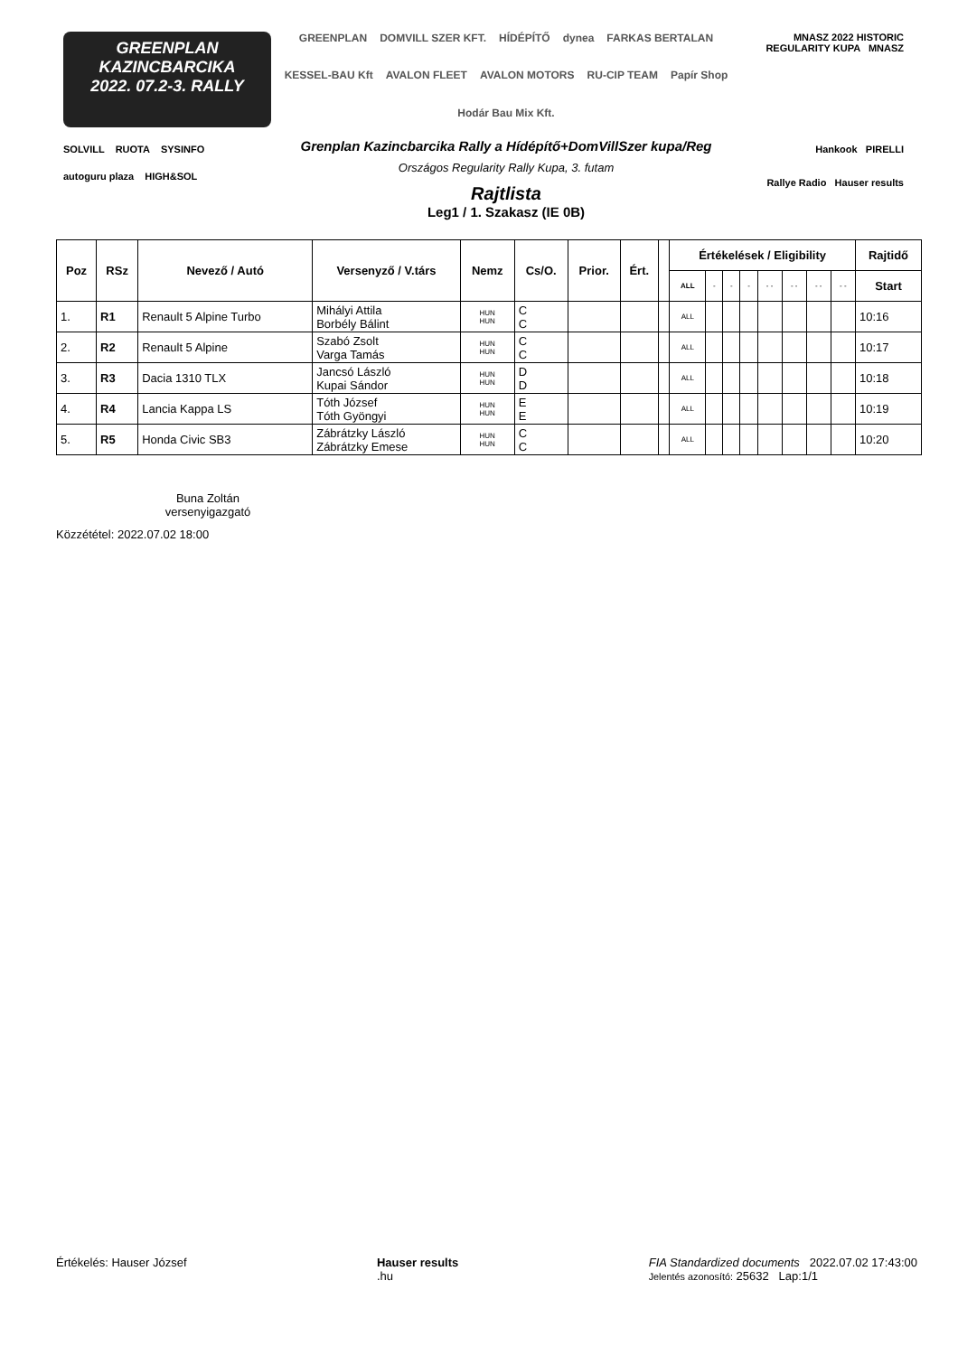GREENPLAN
KAZINCBARCIKA
2022. 07.2-3. RALLY
SOLVILL RUOTA SYSINFO
autoguru plaza HIGH&SOL
GREENPLAN DOMVILL SZER KFT. HÍDÉPÍTŐ dynea FARKAS BERTALAN KESSEL-BAU Kft AVALON FLEET AVALON MOTORS RU-CIP TEAM Papír Shop Hodár Bau Mix Kft.
Grenplan Kazincbarcika Rally a Hídépítő+DomVillSzer kupa/Reg
Országos Regularity Rally Kupa, 3. futam
Rajtlista
Leg1 / 1. Szakasz (IE 0B)
MNASZ 2022 HISTORIC REGULARITY KUPA MNASZ
Hankook PIRELLI
Rallye Radio Hauser results
| Poz | RSz | Nevező / Autó | Versenyző / V.társ | Nemz | Cs/O. | Prior. | Ért. | | Értékelések / Eligibility | | | | | | | | Rajtidő |
| --- | --- | --- | --- | --- | --- | --- | --- | --- | --- | --- | --- | --- | --- | --- | --- | --- | --- |
| | | | | | | | | | ALL | - | - | - | - - | - - | - - | - - | Start |
| 1. | R1 | Renault 5 Alpine Turbo | Mihályi Attila Borbély Bálint | HUN HUN | C C | | | | ALL | | | | | | | | 10:16 |
| 2. | R2 | Renault 5 Alpine | Szabó Zsolt Varga Tamás | HUN HUN | C C | | | | ALL | | | | | | | | 10:17 |
| 3. | R3 | Dacia 1310 TLX | Jancsó László Kupai Sándor | HUN HUN | D D | | | | ALL | | | | | | | | 10:18 |
| 4. | R4 | Lancia Kappa LS | Tóth József Tóth Gyöngyi | HUN HUN | E E | | | | ALL | | | | | | | | 10:19 |
| 5. | R5 | Honda Civic SB3 | Zábrátzky László Zábrátzky Emese | HUN HUN | C C | | | | ALL | | | | | | | | 10:20 |
Buna Zoltán
versenyigazgató
Közzététel: 2022.07.02 18:00
Értékelés: Hauser József Hauser results
.hu FIA Standardized documents 2022.07.02 17:43:00
Jelentés azonosító: 25632 Lap:1/1